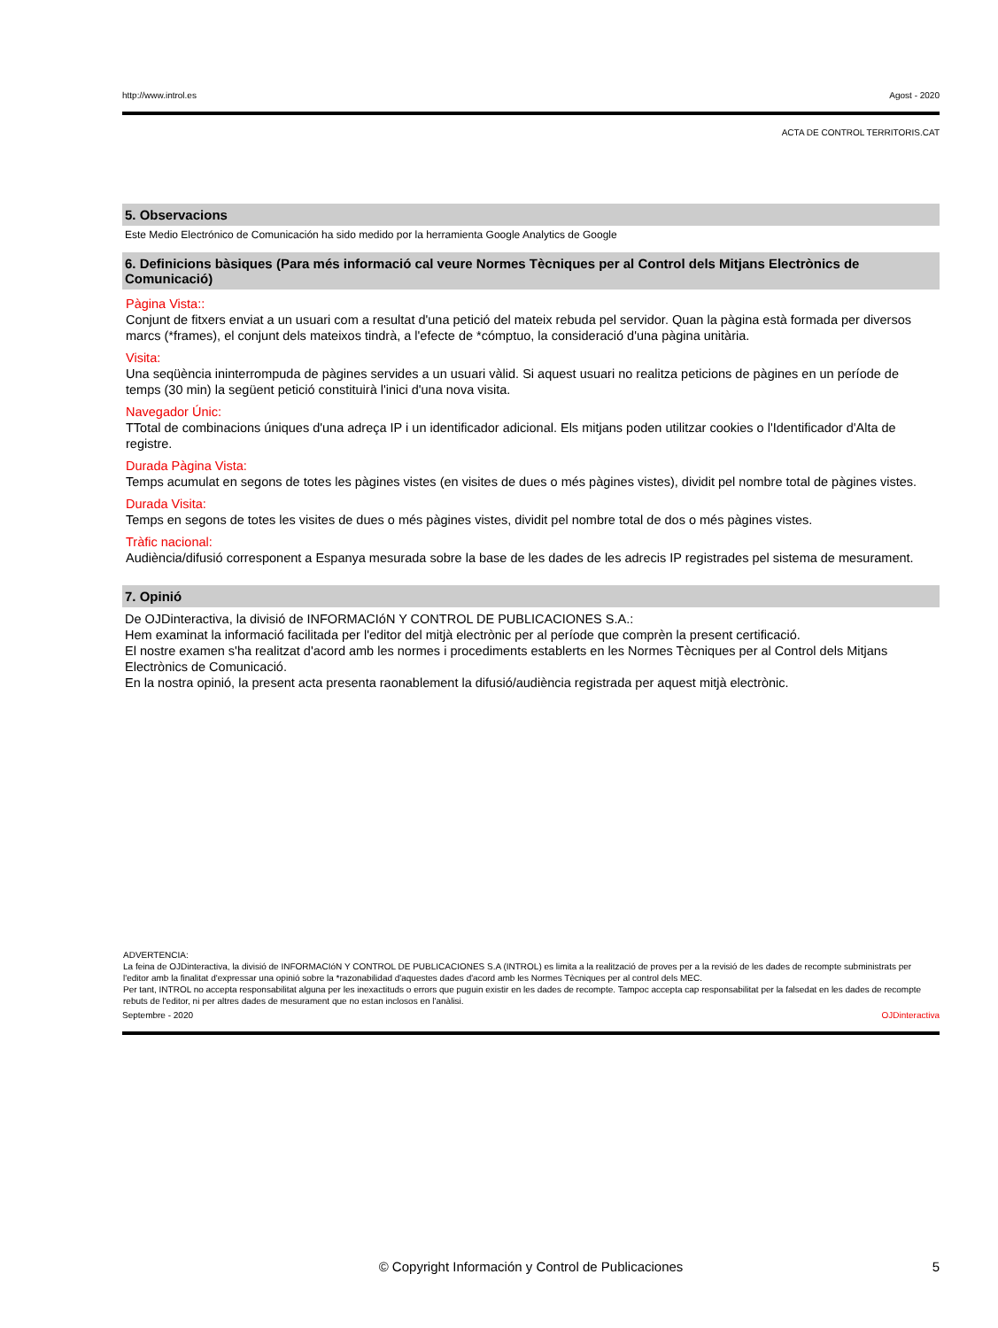http://www.introl.es Agost - 2020
ACTA DE CONTROL TERRITORIS.CAT
5. Observacions
Este Medio Electrónico de Comunicación ha sido medido por la herramienta Google Analytics de Google
6. Definicions bàsiques (Para més informació cal veure Normes Tècniques per al Control dels Mitjans Electrònics de Comunicació)
Pàgina Vista::
Conjunt de fitxers enviat a un usuari com a resultat d'una petició del mateix rebuda pel servidor. Quan la pàgina està formada per diversos marcs (*frames), el conjunt dels mateixos tindrà, a l'efecte de *cómptuo, la consideració d'una pàgina unitària.
Visita:
Una seqüència ininterrompuda de pàgines servides a un usuari vàlid. Si aquest usuari no realitza peticions de pàgines en un període de temps (30 min) la següent petició constituirà l'inici d'una nova visita.
Navegador Únic:
TTotal de combinacions úniques d'una adreça IP i un identificador adicional. Els mitjans poden utilitzar cookies o l'Identificador d'Alta de registre.
Durada Pàgina Vista:
Temps acumulat en segons de totes les pàgines vistes (en visites de dues o més pàgines vistes), dividit pel nombre total de pàgines vistes.
Durada Visita:
Temps en segons de totes les visites de dues o més pàgines vistes, dividit pel nombre total de dos o més pàgines vistes.
Tràfic nacional:
Audiència/difusió corresponent a Espanya mesurada sobre la base de les dades de les adrecis IP registrades pel sistema de mesurament.
7. Opinió
De OJDinteractiva, la divisió de INFORMACIóN Y CONTROL DE PUBLICACIONES S.A.:
Hem examinat la informació facilitada per l'editor del mitjà electrònic per al període que comprèn la present certificació.
El nostre examen s'ha realitzat d'acord amb les normes i procediments establerts en les Normes Tècniques per al Control dels Mitjans Electrònics de Comunicació.
En la nostra opinió, la present acta presenta raonablement la difusió/audiència registrada per aquest mitjà electrònic.
ADVERTENCIA:
La feina de OJDinteractiva, la divisió de INFORMACIóN Y CONTROL DE PUBLICACIONES S.A (INTROL) es limita a la realització de proves per a la revisió de les dades de recompte subministrats per l'editor amb la finalitat d'expressar una opinió sobre la *razonabilidad d'aquestes dades d'acord amb les Normes Tècniques per al control dels MEC.
Per tant, INTROL no accepta responsabilitat alguna per les inexactituds o errors que puguin existir en les dades de recompte. Tampoc accepta cap responsabilitat per la falsedat en les dades de recompte rebuts de l'editor, ni per altres dades de mesurament que no estan inclosos en l'anàlisi.
Septembre - 2020 OJDinteractiva
© Copyright Información y Control de Publicaciones 5